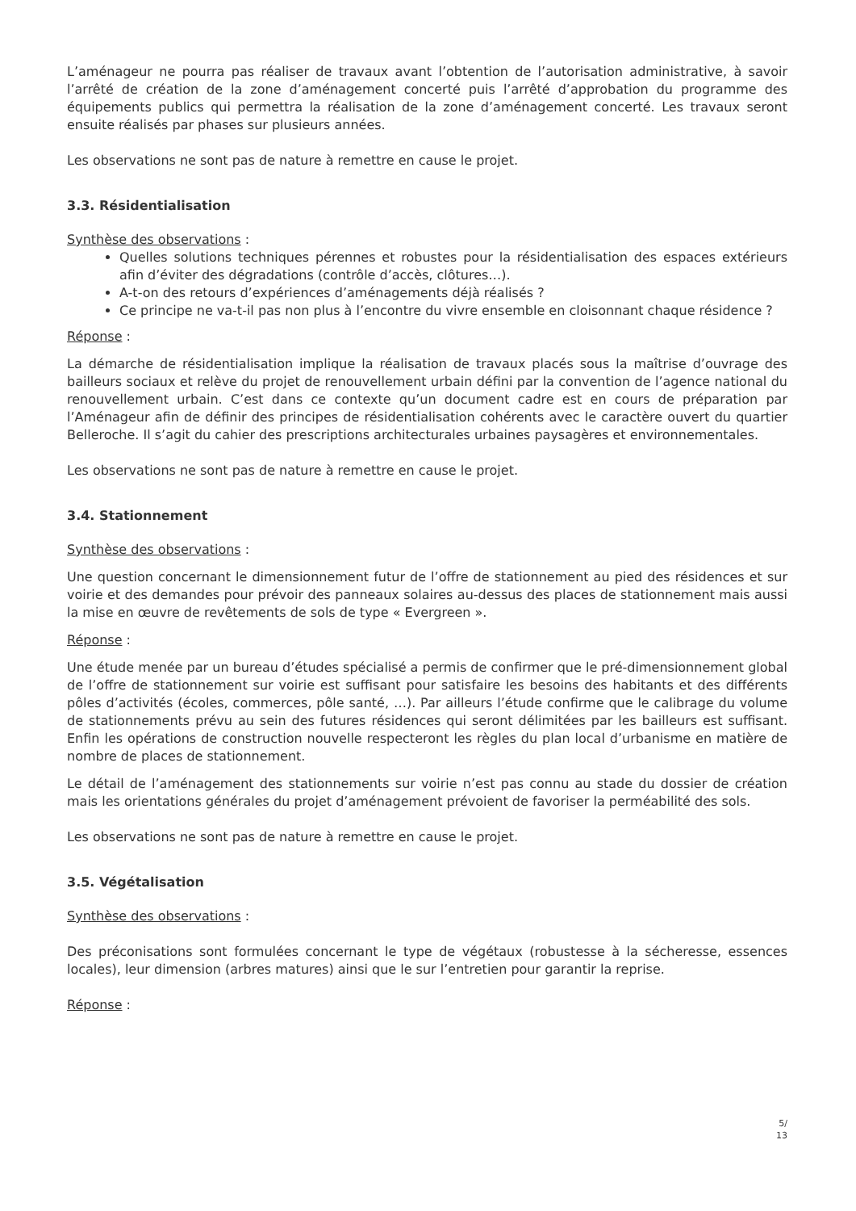L’aménageur ne pourra pas réaliser de travaux avant l’obtention de l’autorisation administrative, à savoir l’arrêté de création de la zone d’aménagement concerté puis l’arrêté d’approbation du programme des équipements publics qui permettra la réalisation de la zone d’aménagement concerté. Les travaux seront ensuite réalisés par phases sur plusieurs années.
Les observations ne sont pas de nature à remettre en cause le projet.
3.3. Résidentialisation
Synthèse des observations :
Quelles solutions techniques pérennes et robustes pour la résidentialisation des espaces extérieurs afin d’éviter des dégradations (contrôle d’accès, clôtures…).
A-t-on des retours d’expériences d’aménagements déjà réalisés ?
Ce principe ne va-t-il pas non plus à l’encontre du vivre ensemble en cloisonnant chaque résidence ?
Réponse :
La démarche de résidentialisation implique la réalisation de travaux placés sous la maîtrise d’ouvrage des bailleurs sociaux et relève du projet de renouvellement urbain défini par la convention de l’agence national du renouvellement urbain. C’est dans ce contexte qu’un document cadre est en cours de préparation par l’Aménageur afin de définir des principes de résidentialisation cohérents avec le caractère ouvert du quartier Belleroche. Il s’agit du cahier des prescriptions architecturales urbaines paysagères et environnementales.
Les observations ne sont pas de nature à remettre en cause le projet.
3.4. Stationnement
Synthèse des observations :
Une question concernant le dimensionnement futur de l’offre de stationnement au pied des résidences et sur voirie et des demandes pour prévoir des panneaux solaires au-dessus des places de stationnement mais aussi la mise en œuvre de revêtements de sols de type « Evergreen ».
Réponse :
Une étude menée par un bureau d’études spécialisé a permis de confirmer que le pré-dimensionnement global de l’offre de stationnement sur voirie est suffisant pour satisfaire les besoins des habitants et des différents pôles d’activités (écoles, commerces, pôle santé, …). Par ailleurs l’étude confirme que le calibrage du volume de stationnements prévu au sein des futures résidences qui seront délimitées par les bailleurs est suffisant. Enfin les opérations de construction nouvelle respecteront les règles du plan local d’urbanisme en matière de nombre de places de stationnement.
Le détail de l’aménagement des stationnements sur voirie n’est pas connu au stade du dossier de création mais les orientations générales du projet d’aménagement prévoient de favoriser la perméabilité des sols.
Les observations ne sont pas de nature à remettre en cause le projet.
3.5. Végétalisation
Synthèse des observations :
Des préconisations sont formulées concernant le type de végétaux (robustesse à la sécheresse, essences locales), leur dimension (arbres matures) ainsi que le sur l’entretien pour garantir la reprise.
Réponse :
5/
13